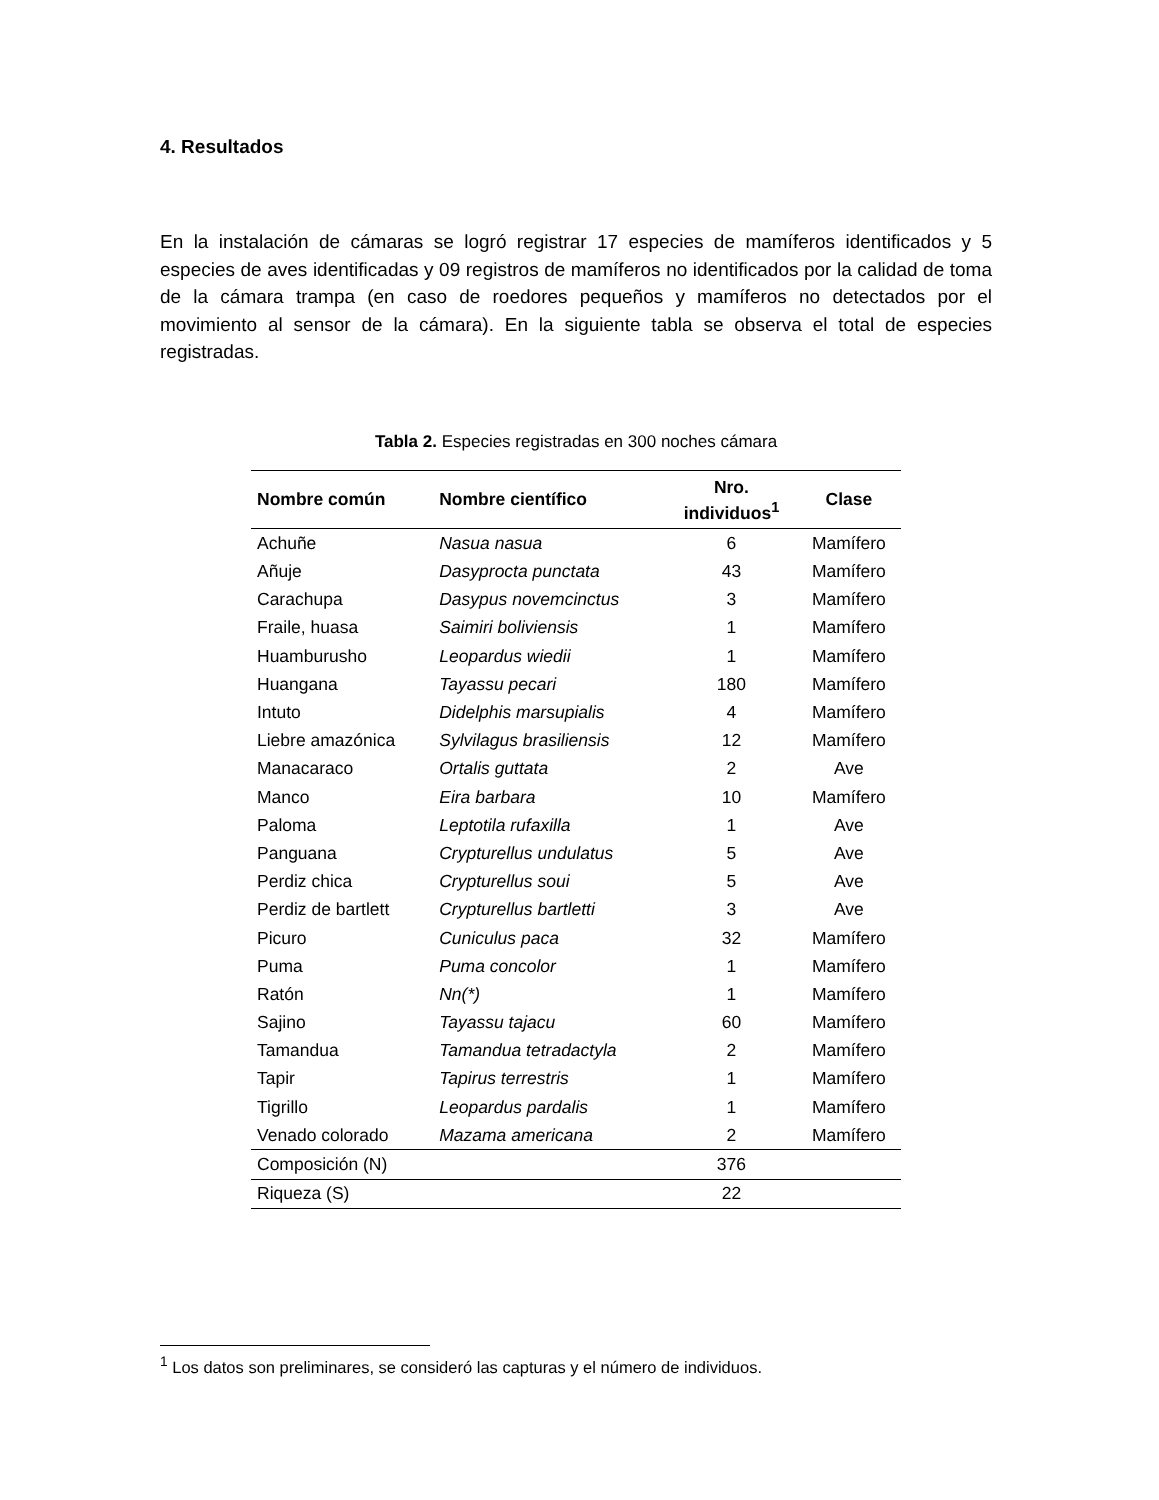4. Resultados
En la instalación de cámaras se logró registrar 17 especies de mamíferos identificados y 5 especies de aves identificadas y 09 registros de mamíferos no identificados por la calidad de toma de la cámara trampa (en caso de roedores pequeños y mamíferos no detectados por el movimiento al sensor de la cámara). En la siguiente tabla se observa el total de especies registradas.
Tabla 2. Especies registradas en 300 noches cámara
| Nombre común | Nombre científico | Nro. individuos<sup>1</sup> | Clase |
| --- | --- | --- | --- |
| Achuñe | Nasua nasua | 6 | Mamífero |
| Añuje | Dasyprocta punctata | 43 | Mamífero |
| Carachupa | Dasypus novemcinctus | 3 | Mamífero |
| Fraile, huasa | Saimiri boliviensis | 1 | Mamífero |
| Huamburusho | Leopardus wiedii | 1 | Mamífero |
| Huangana | Tayassu pecari | 180 | Mamífero |
| Intuto | Didelphis marsupialis | 4 | Mamífero |
| Liebre amazónica | Sylvilagus brasiliensis | 12 | Mamífero |
| Manacaraco | Ortalis guttata | 2 | Ave |
| Manco | Eira barbara | 10 | Mamífero |
| Paloma | Leptotila rufaxilla | 1 | Ave |
| Panguana | Crypturellus undulatus | 5 | Ave |
| Perdiz chica | Crypturellus soui | 5 | Ave |
| Perdiz de bartlett | Crypturellus bartletti | 3 | Ave |
| Picuro | Cuniculus paca | 32 | Mamífero |
| Puma | Puma concolor | 1 | Mamífero |
| Ratón | Nn(*) | 1 | Mamífero |
| Sajino | Tayassu tajacu | 60 | Mamífero |
| Tamandua | Tamandua tetradactyla | 2 | Mamífero |
| Tapir | Tapirus terrestris | 1 | Mamífero |
| Tigrillo | Leopardus pardalis | 1 | Mamífero |
| Venado colorado | Mazama americana | 2 | Mamífero |
| Composición (N) | | 376 | |
| Riqueza (S) | | 22 | |
<sup>1</sup> Los datos son preliminares, se consideró las capturas y el número de individuos.